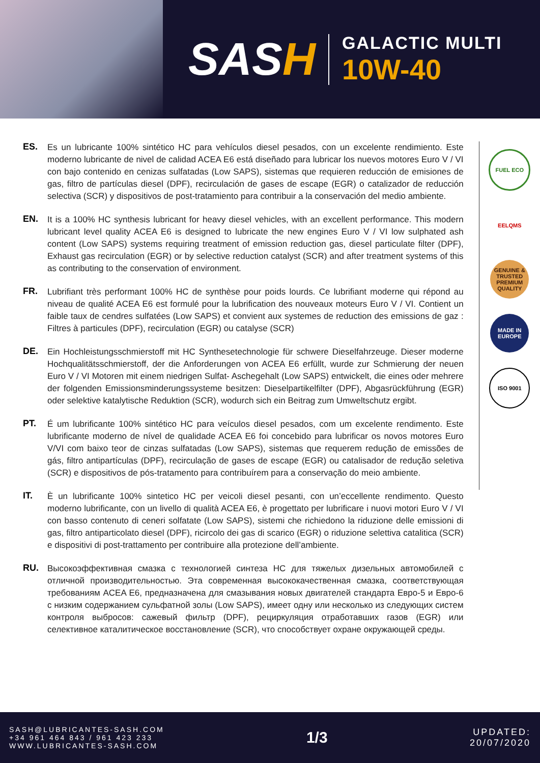SASH
GALACTIC MULTI
10W-40
ES.
Es un lubricante 100% sintético HC para vehículos diesel pesados, con un excelente rendimiento. Este moderno lubricante de nivel de calidad ACEA E6 está diseñado para lubricar los nuevos motores Euro V / VI con bajo contenido en cenizas sulfatadas (Low SAPS), sistemas que requieren reducción de emisiones de gas, filtro de partículas diesel (DPF), recirculación de gases de escape (EGR) o catalizador de reducción selectiva (SCR) y dispositivos de post-tratamiento para contribuir a la conservación del medio ambiente.
EN.
It is a 100% HC synthesis lubricant for heavy diesel vehicles, with an excellent performance. This modern lubricant level quality ACEA E6 is designed to lubricate the new engines Euro V / VI low sulphated ash content (Low SAPS) systems requiring treatment of emission reduction gas, diesel particulate filter (DPF), Exhaust gas recirculation (EGR) or by selective reduction catalyst (SCR) and after treatment systems of this as contributing to the conservation of environment.
FR.
Lubrifiant très performant 100% HC de synthèse pour poids lourds. Ce lubrifiant moderne qui répond au niveau de qualité ACEA E6 est formulé pour la lubrification des nouveaux moteurs Euro V / VI. Contient un faible taux de cendres sulfatées (Low SAPS) et convient aux systemes de reduction des emissions de gaz : Filtres à particules (DPF), recirculation (EGR) ou catalyse (SCR)
DE.
Ein Hochleistungsschmierstoff mit HC Synthesetechnologie für schwere Dieselfahrzeuge. Dieser moderne Hochqualitätsschmierstoff, der die Anforderungen von ACEA E6 erfüllt, wurde zur Schmierung der neuen Euro V / VI Motoren mit einem niedrigen Sulfat- Aschegehalt (Low SAPS) entwickelt, die eines oder mehrere der folgenden Emissionsminderungssysteme besitzen: Dieselpartikelfilter (DPF), Abgasrückführung (EGR) oder selektive katalytische Reduktion (SCR), wodurch sich ein Beitrag zum Umweltschutz ergibt.
PT.
É um lubrificante 100% sintético HC para veículos diesel pesados, com um excelente rendimento. Este lubrificante moderno de nível de qualidade ACEA E6 foi concebido para lubrificar os novos motores Euro V/VI com baixo teor de cinzas sulfatadas (Low SAPS), sistemas que requerem redução de emissões de gás, filtro antipartículas (DPF), recirculação de gases de escape (EGR) ou catalisador de redução seletiva (SCR) e dispositivos de pós-tratamento para contribuírem para a conservação do meio ambiente.
IT.
È un lubrificante 100% sintetico HC per veicoli diesel pesanti, con un’eccellente rendimento. Questo moderno lubrificante, con un livello di qualità ACEA E6, è progettato per lubrificare i nuovi motori Euro V / VI con basso contenuto di ceneri solfatate (Low SAPS), sistemi che richiedono la riduzione delle emissioni di gas, filtro antiparticolato diesel (DPF), ricircolo dei gas di scarico (EGR) o riduzione selettiva catalitica (SCR) e dispositivi di post-trattamento per contribuire alla protezione dell’ambiente.
RU.
Высокоэффективная смазка с технологией синтеза HC для тяжелых дизельных автомобилей с отличной производительностью. Эта современная высококачественная смазка, соответствующая требованиям ACEA E6, предназначена для смазывания новых двигателей стандарта Евро-5 и Евро-6 с низким содержанием сульфатной золы (Low SAPS), имеет одну или несколько из следующих систем контроля выбросов: сажевый фильтр (DPF), рециркуляция отработавших газов (EGR) или селективное каталитическое восстановление (SCR), что способствует охране окружающей среды.
FUEL ECO
EELQMS
GENUINE & TRUSTED PREMIUM QUALITY
MADE IN EUROPE
ISO 9001
SASH@LUBRICANTES-SASH.COM
+34 961 464 843 / 961 423 233
WWW.LUBRICANTES-SASH.COM
1/3
UPDATED:
20/07/2020